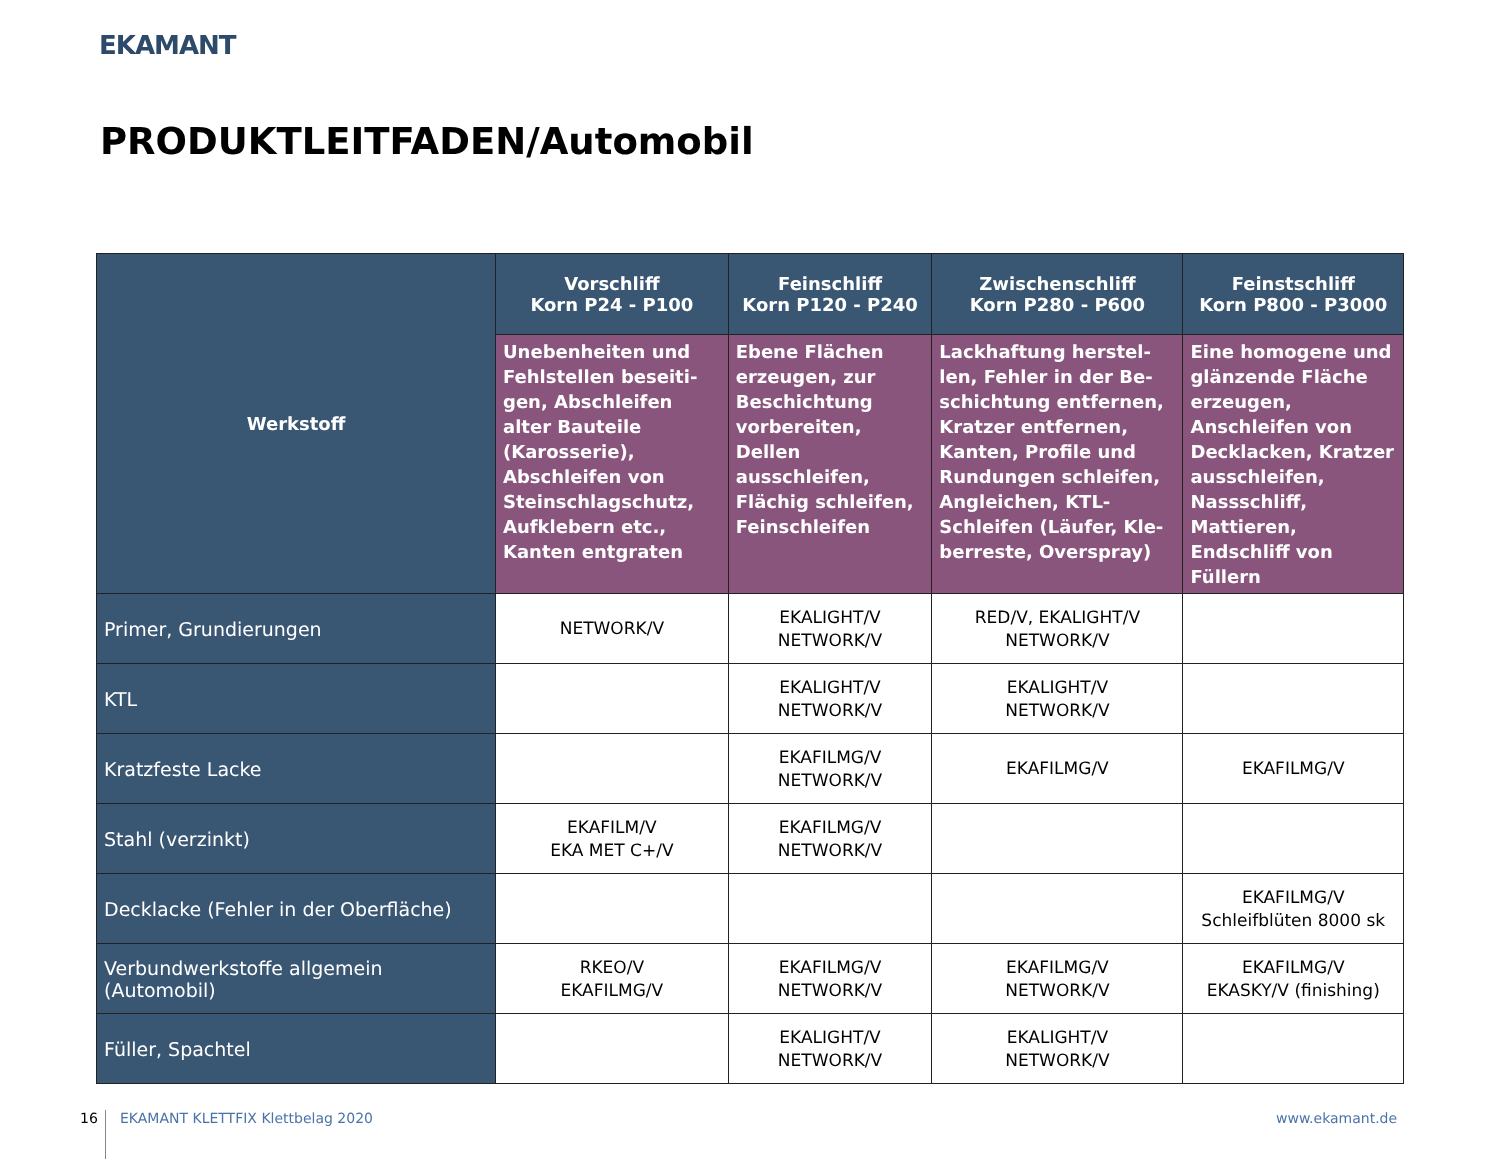EKAMANT
PRODUKTLEITFADEN/Automobil
| Werkstoff | Vorschliff Korn P24 - P100 | Feinschliff Korn P120 - P240 | Zwischenschliff Korn P280 - P600 | Feinstschliff Korn P800 - P3000 |
| | Unebenheiten und Fehlstellen beseiti­gen, Abschleifen alter Bauteile (Karosserie), Abschleifen von Stein­schlagschutz, Aufkle­bern etc., Kanten entgraten | Ebene Flächen erzeu­gen, zur Beschichtung vorbereiten, Dellen ausschleifen, Flächig schleifen, Feinschleifen | Lackhaftung herstel­len, Fehler in der Be­schichtung entfernen, Kratzer entfernen, Kanten, Profile und Rundungen schleifen, Angleichen, KTL-Schleifen (Läufer, Kle­berreste, Overspray) | Eine homogene und glänzende Fläche erzeugen, Anschleifen von Decklacken, Kratzer ausschleifen, Nassschliff, Mattieren, Endschliff von Füllern |
| Primer, Grundierungen | NETWORK/V | EKALIGHT/V NETWORK/V | RED/V, EKALIGHT/V NETWORK/V | |
| KTL | | EKALIGHT/V NETWORK/V | EKALIGHT/V NETWORK/V | |
| Kratzfeste Lacke | | EKAFILMG/V NETWORK/V | EKAFILMG/V | EKAFILMG/V |
| Stahl (verzinkt) | EKAFILM/V EKA MET C+/V | EKAFILMG/V NETWORK/V | | |
| Decklacke (Fehler in der Oberfläche) | | | | EKAFILMG/V Schleifblüten 8000 sk |
| Verbundwerkstoffe allgemein (Automobil) | RKEO/V EKAFILMG/V | EKAFILMG/V NETWORK/V | EKAFILMG/V NETWORK/V | EKAFILMG/V EKASKY/V (finishing) |
| Füller, Spachtel | | EKALIGHT/V NETWORK/V | EKALIGHT/V NETWORK/V | |
16
EKAMANT KLETTFIX Klettbelag 2020
www.ekamant.de